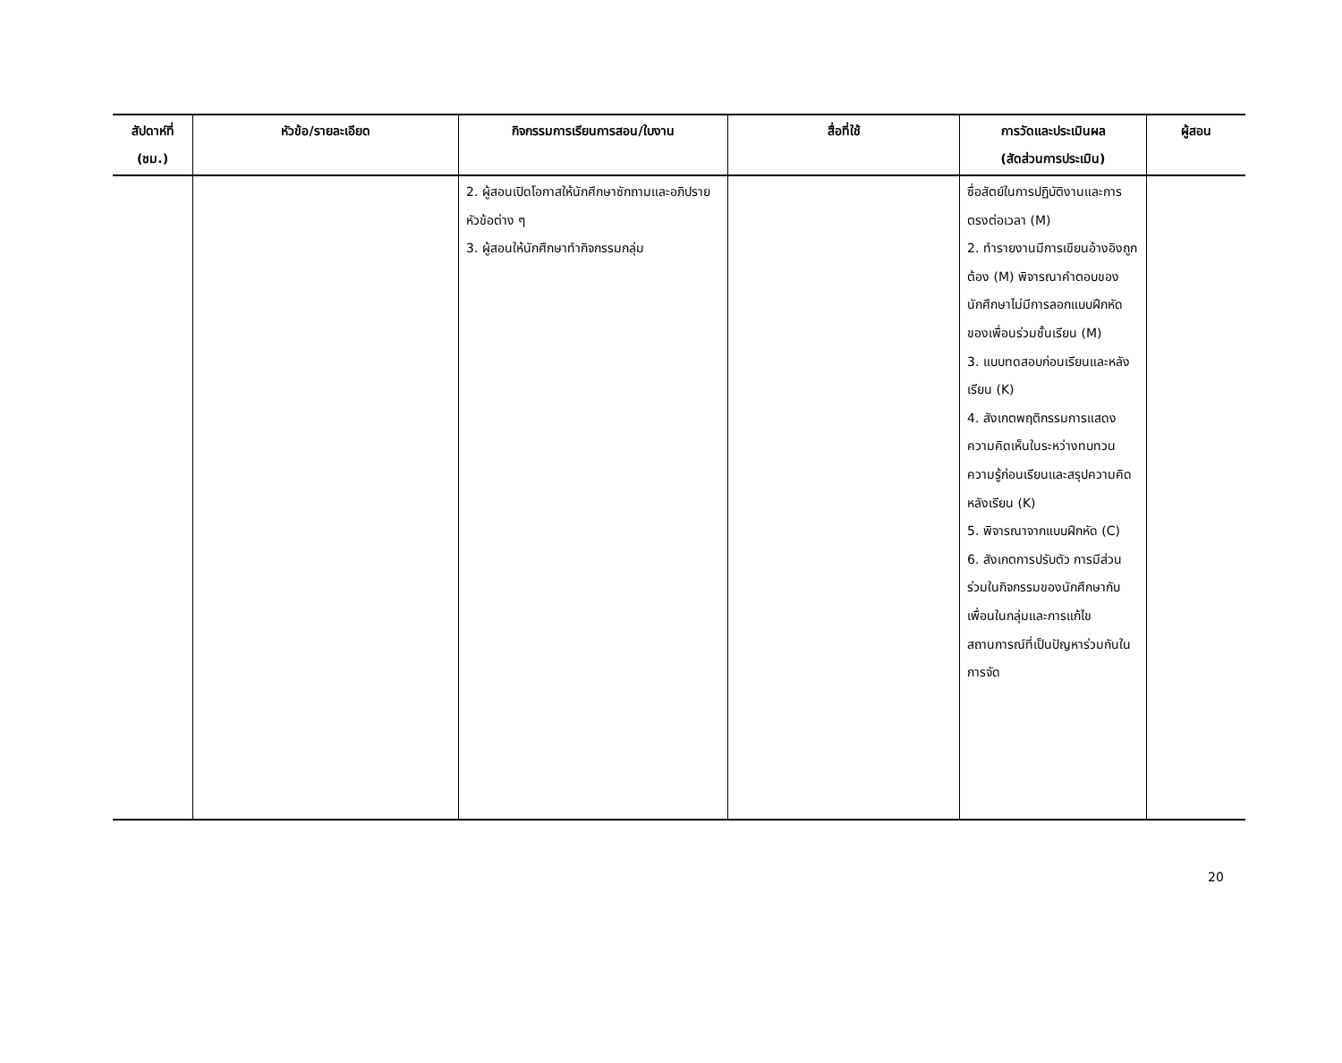| สัปดาห์ที่ (ชม.) | หัวข้อ/รายละเอียด | กิจกรรมการเรียนการสอน/ใบงาน | สื่อที่ใช้ | การวัดและประเมินผล (สัดส่วนการประเมิน) | ผู้สอน |
| --- | --- | --- | --- | --- | --- |
| | | 2. ผู้สอนเปิดโอกาสให้นักศึกษาซักถามและอภิปรายหัวข้อต่าง ๆ 3. ผู้สอนให้นักศึกษาทำกิจกรรมกลุ่ม | | ซื่อสัตย์ในการปฏิบัติงานและการตรงต่อเวลา (M) 2. ทำรายงานมีการเขียนอ้างอิงถูกต้อง (M) พิจารณาคำตอบของนักศึกษาไม่มีการลอกแบบฝึกหัดของเพื่อนร่วมชั้นเรียน (M) 3. แบบทดสอบก่อนเรียนและหลังเรียน (K) 4. สังเกตพฤติกรรมการแสดงความคิดเห็นในระหว่างทบทวนความรู้ก่อนเรียนและสรุปความคิดหลังเรียน (K) 5. พิจารณาจากแบบฝึกหัด (C) 6. สังเกตการปรับตัว การมีส่วนร่วมในกิจกรรมของนักศึกษากับเพื่อนในกลุ่มและการแก้ไขสถานการณ์ที่เป็นปัญหาร่วมกันในการจัด | |
20